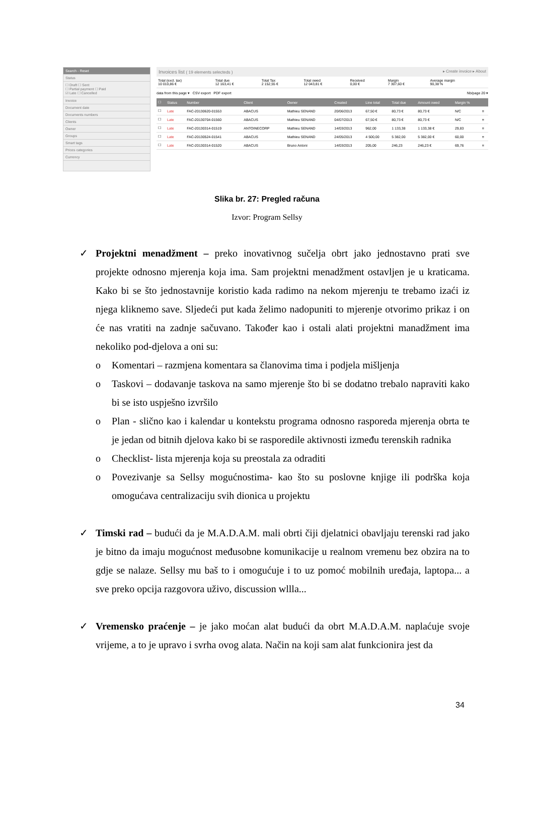Search - Reset
Status
☐ Draft ☐ Sent
☐ Partial payment ☐ Paid
☑ Late ☐ Cancelled
Invoice
Document date
Documents numbers
Clients
Owner
Groups
Smart tags
Prices categories
Currency
Invoices list ( 19 elements selecteds ) ▸ Create invoice ▸ About
| Total (excl. tax) 10 010,86 € | Total due 12 163,41 € | Total Tax 2 152,55 € | Total owed 12 043,81 € | Received 0,00 € | Margin 7 307,60 € | Average margin 90,38 % |
data from this page ▾ CSV export PDF export Nb/page 20 ▾
| ☐ | Status | Number | Client | Owner | Created | Line total | Total due | Amount owed | Margin % | |
| --- | --- | --- | --- | --- | --- | --- | --- | --- | --- | --- |
| ☐ | Late | FAC-20130620-01553 | ABACUS | Mathieu SENAND | 20/06/2013 | 67,50 € | 80,73 € | 80,73 € | N/C | ≡ |
| ☐ | Late | FAC-20130704-01560 | ABACUS | Mathieu SENAND | 04/07/2013 | 67,50 € | 80,73 € | 80,73 € | N/C | ≡ |
| ☐ | Late | FAC-20130314-01519 | ANTOINECORP | Mathieu SENAND | 14/03/2013 | 962,00 | 1 133,38 | 1 133,38 € | 29,83 | ≡ |
| ☐ | Late | FAC-20130524-01541 | ABACUS | Mathieu SENAND | 24/05/2013 | 4 500,00 | 5 382,00 | 5 382,00 € | 60,00 | ≡ |
| ☐ | Late | FAC-20130314-01520 | ABACUS | Bruno Antoni | 14/03/2013 | 205,00 | 246,23 | 246,23 € | 69,76 | ≡ |
Slika br. 27: Pregled računa
Izvor: Program Sellsy
✓ Projektni menadžment – preko inovativnog sučelja obrt jako jednostavno prati sve projekte odnosno mjerenja koja ima. Sam projektni menadžment ostavljen je u kraticama. Kako bi se što jednostavnije koristio kada radimo na nekom mjerenju te trebamo izaći iz njega kliknemo save. Sljedeći put kada želimo nadopuniti to mjerenje otvorimo prikaz i on će nas vratiti na zadnje sačuvano. Također kao i ostali alati projektni manadžment ima nekoliko pod-djelova a oni su:
o Komentari – razmjena komentara sa članovima tima i podjela mišljenja
o Taskovi – dodavanje taskova na samo mjerenje što bi se dodatno trebalo napraviti kako bi se isto uspješno izvršilo
o Plan - slično kao i kalendar u kontekstu programa odnosno rasporeda mjerenja obrta te je jedan od bitnih djelova kako bi se rasporedile aktivnosti između terenskih radnika
o Checklist- lista mjerenja koja su preostala za odraditi
o Povezivanje sa Sellsy mogućnostima- kao što su poslovne knjige ili podrška koja omogućava centralizaciju svih dionica u projektu
✓ Timski rad – budući da je M.A.D.A.M. mali obrti čiji djelatnici obavljaju terenski rad jako je bitno da imaju mogućnost međusobne komunikacije u realnom vremenu bez obzira na to gdje se nalaze. Sellsy mu baš to i omogućuje i to uz pomoć mobilnih uređaja, laptopa... a sve preko opcija razgovora uživo, discussion wllla...
✓ Vremensko praćenje – je jako moćan alat budući da obrt M.A.D.A.M. naplaćuje svoje vrijeme, a to je upravo i svrha ovog alata. Način na koji sam alat funkcionira jest da
34